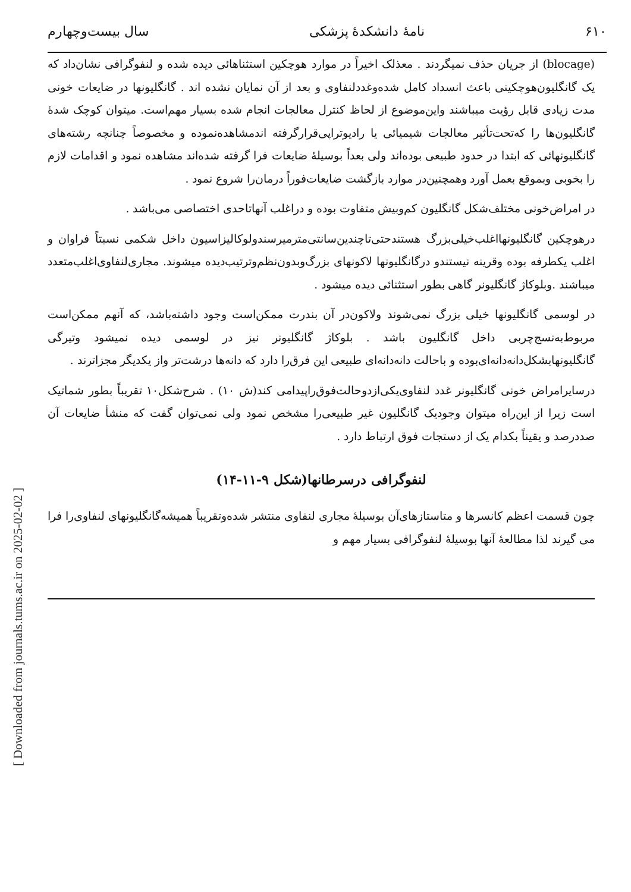[ Downloaded from journals.tums.ac.ir on 2025-02-02 ]
۶۱۰ نامهٔ دانشکدهٔ پزشکی سال بیست‌وچهارم
(blocage) از جریان حذف نمیگردند . معذلک اخیراً در موارد هوچکین استثناهائی دیده شده و لنفوگرافی نشان‌داد که یک گانگلیون‌هوچکینی باعث انسداد کامل شده‌وغدد‌لنفاوی و بعد از آن نمایان نشده اند . گانگلیونها در ضایعات خونی مدت زیادی قابل رؤیت میباشند واین‌موضوع از لحاظ کنترل معالجات انجام شده بسیار مهم‌است. میتوان کوچک شدهٔ گانگلیون‌ها را که‌تحت‌تأثیر معالجات شیمیائی یا رادیوتراپی‌قرار‌گرفته اندمشاهده‌نموده و مخصوصاً چنانچه رشته‌های گانگلیونهائی که ابتدا در حدود طبیعی بوده‌اند ولی بعداً بوسیلهٔ ضایعات فرا گرفته شده‌اند مشاهده نمود و اقدامات لازم را بخوبی وبموقع بعمل آورد وهمچنین‌در موارد بازگشت ضایعات‌فوراً درمان‌را شروع نمود .
در امراض‌خونی مختلف‌شکل گانگلیون کم‌وبیش متفاوت بوده و دراغلب آنهاتاحدی اختصاصی می‌باشد .
درهوچکین گانگلیونهااغلب‌خیلی‌بزرگ هستندحتی‌تاچندین‌سانتی‌متر‌میرسندولوکالیزاسیون داخل شکمی نسبتاً فراوان و اغلب یکطرفه بوده وقرینه نیستندو درگانگلیونها لاکونهای بزرگ‌وبدون‌نظم‌وترتیب‌دیده میشوند. مجاری‌لنفاوی‌اغلب‌متعدد میباشند .وبلوکاژ گانگلیونر گاهی بطور استثنائی دیده میشود .
در لوسمی گانگلیونها خیلی بزرگ نمی‌شوند ولاکون‌در آن بندرت ممکن‌است وجود داشته‌باشد، که آنهم ممکن‌است مربوط‌به‌نسج‌چربی داخل گانگلیون باشد . بلوکاژ گانگلیونر نیز در لوسمی دیده نمیشود وتیرگی گانگلیونها‌بشکل‌دانه‌دانه‌ای‌بوده و باحالت دانه‌دانه‌ای طبیعی این فرق‌را دارد که دانه‌ها درشت‌تر واز یکدیگر مجزاترند .
درسایرامراض خونی گانگلیونر غدد لنفاوی‌یکی‌ازدوحالت‌فوق‌راپیدامی کند(ش ۱۰) . شرح‌شکل۱۰ تقریباً بطور شماتیک است زیرا از این‌راه میتوان وجودیک گانگلیون غیر طبیعی‌را مشخص نمود ولی نمی‌توان گفت که منشأ ضایعات آن صددرصد و یقیناً بکدام یک از دستجات فوق ارتباط دارد .
لنفوگرافی درسرطانها(شکل ۹-۱۱-۱۴)
چون قسمت اعظم کانسرها و متاستازهای‌آن بوسیلهٔ مجاری لنفاوی منتشر شده‌وتقریباً همیشه‌گانگلیونهای لنفاوی‌را فرا می گیرند لذا مطالعهٔ آنها بوسیلهٔ لنفوگرافی بسیار مهم و